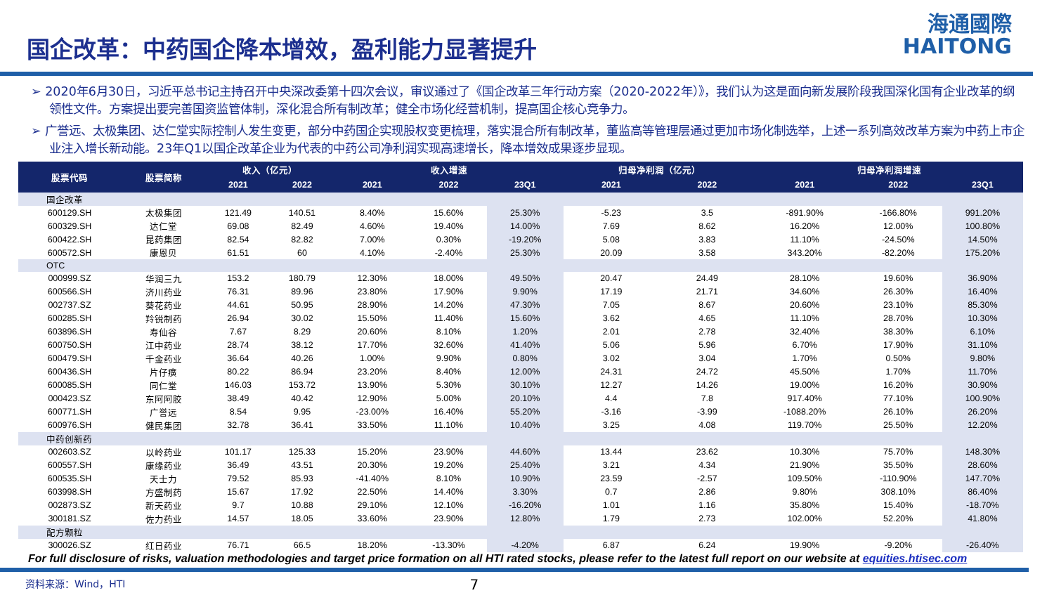国企改革：中药国企降本增效，盈利能力显著提升
海通國際
HAITONG
➢ 2020年6月30日，习近平总书记主持召开中央深改委第十四次会议，审议通过了《国企改革三年行动方案（2020-2022年）》，我们认为这是面向新发展阶段我国深化国有企业改革的纲领性文件。方案提出要完善国资监管体制，深化混合所有制改革；健全市场化经营机制，提高国企核心竞争力。
➢ 广誉远、太极集团、达仁堂实际控制人发生变更，部分中药国企实现股权变更梳理，落实混合所有制改革，董监高等管理层通过更加市场化制选举，上述一系列高效改革方案为中药上市企业注入增长新动能。23年Q1以国企改革企业为代表的中药公司净利润实现高速增长，降本增效成果逐步显现。
| 股票代码 | 股票简称 | 收入（亿元） | | 收入增速 | | | 归母净利润（亿元） | | 归母净利润增速 | | |
| --- | --- | --- | --- | --- | --- | --- | --- | --- | --- | --- | --- |
| | | 2021 | 2022 | 2021 | 2022 | 23Q1 | 2021 | 2022 | 2021 | 2022 | 23Q1 |
| 国企改革 | | | | | | | | | | | |
| 600129.SH | 太极集团 | 121.49 | 140.51 | 8.40% | 15.60% | 25.30% | -5.23 | 3.5 | -891.90% | -166.80% | 991.20% |
| 600329.SH | 达仁堂 | 69.08 | 82.49 | 4.60% | 19.40% | 14.00% | 7.69 | 8.62 | 16.20% | 12.00% | 100.80% |
| 600422.SH | 昆药集团 | 82.54 | 82.82 | 7.00% | 0.30% | -19.20% | 5.08 | 3.83 | 11.10% | -24.50% | 14.50% |
| 600572.SH | 康恩贝 | 61.51 | 60 | 4.10% | -2.40% | 25.30% | 20.09 | 3.58 | 343.20% | -82.20% | 175.20% |
| OTC | | | | | | | | | | | |
| 000999.SZ | 华润三九 | 153.2 | 180.79 | 12.30% | 18.00% | 49.50% | 20.47 | 24.49 | 28.10% | 19.60% | 36.90% |
| 600566.SH | 济川药业 | 76.31 | 89.96 | 23.80% | 17.90% | 9.90% | 17.19 | 21.71 | 34.60% | 26.30% | 16.40% |
| 002737.SZ | 葵花药业 | 44.61 | 50.95 | 28.90% | 14.20% | 47.30% | 7.05 | 8.67 | 20.60% | 23.10% | 85.30% |
| 600285.SH | 羚锐制药 | 26.94 | 30.02 | 15.50% | 11.40% | 15.60% | 3.62 | 4.65 | 11.10% | 28.70% | 10.30% |
| 603896.SH | 寿仙谷 | 7.67 | 8.29 | 20.60% | 8.10% | 1.20% | 2.01 | 2.78 | 32.40% | 38.30% | 6.10% |
| 600750.SH | 江中药业 | 28.74 | 38.12 | 17.70% | 32.60% | 41.40% | 5.06 | 5.96 | 6.70% | 17.90% | 31.10% |
| 600479.SH | 千金药业 | 36.64 | 40.26 | 1.00% | 9.90% | 0.80% | 3.02 | 3.04 | 1.70% | 0.50% | 9.80% |
| 600436.SH | 片仔癀 | 80.22 | 86.94 | 23.20% | 8.40% | 12.00% | 24.31 | 24.72 | 45.50% | 1.70% | 11.70% |
| 600085.SH | 同仁堂 | 146.03 | 153.72 | 13.90% | 5.30% | 30.10% | 12.27 | 14.26 | 19.00% | 16.20% | 30.90% |
| 000423.SZ | 东阿阿胶 | 38.49 | 40.42 | 12.90% | 5.00% | 20.10% | 4.4 | 7.8 | 917.40% | 77.10% | 100.90% |
| 600771.SH | 广誉远 | 8.54 | 9.95 | -23.00% | 16.40% | 55.20% | -3.16 | -3.99 | -1088.20% | 26.10% | 26.20% |
| 600976.SH | 健民集团 | 32.78 | 36.41 | 33.50% | 11.10% | 10.40% | 3.25 | 4.08 | 119.70% | 25.50% | 12.20% |
| 中药创新药 | | | | | | | | | | | |
| 002603.SZ | 以岭药业 | 101.17 | 125.33 | 15.20% | 23.90% | 44.60% | 13.44 | 23.62 | 10.30% | 75.70% | 148.30% |
| 600557.SH | 康缘药业 | 36.49 | 43.51 | 20.30% | 19.20% | 25.40% | 3.21 | 4.34 | 21.90% | 35.50% | 28.60% |
| 600535.SH | 天士力 | 79.52 | 85.93 | -41.40% | 8.10% | 10.90% | 23.59 | -2.57 | 109.50% | -110.90% | 147.70% |
| 603998.SH | 方盛制药 | 15.67 | 17.92 | 22.50% | 14.40% | 3.30% | 0.7 | 2.86 | 9.80% | 308.10% | 86.40% |
| 002873.SZ | 新天药业 | 9.7 | 10.88 | 29.10% | 12.10% | -16.20% | 1.01 | 1.16 | 35.80% | 15.40% | -18.70% |
| 300181.SZ | 佐力药业 | 14.57 | 18.05 | 33.60% | 23.90% | 12.80% | 1.79 | 2.73 | 102.00% | 52.20% | 41.80% |
| 配方颗粒 | | | | | | | | | | | |
| 300026.SZ | 红日药业 | 76.71 | 66.5 | 18.20% | -13.30% | -4.20% | 6.87 | 6.24 | 19.90% | -9.20% | -26.40% |
For full disclosure of risks, valuation methodologies and target price formation on all HTI rated stocks, please refer to the latest full report on our website at equities.htisec.com
资料来源：Wind，HTI 7